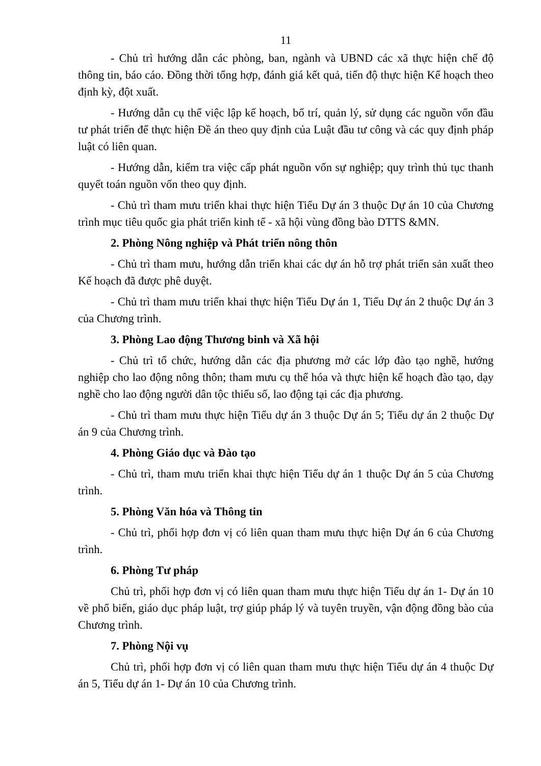11
- Chủ trì hướng dẫn các phòng, ban, ngành và UBND các xã thực hiện chế độ thông tin, báo cáo. Đồng thời tổng hợp, đánh giá kết quả, tiến độ thực hiện Kế hoạch theo định kỳ, đột xuất.
- Hướng dẫn cụ thể việc lập kế hoạch, bố trí, quản lý, sử dụng các nguồn vốn đầu tư phát triển để thực hiện Đề án theo quy định của Luật đầu tư công và các quy định pháp luật có liên quan.
- Hướng dẫn, kiểm tra việc cấp phát nguồn vốn sự nghiệp; quy trình thủ tục thanh quyết toán nguồn vốn theo quy định.
- Chủ trì tham mưu triển khai thực hiện Tiểu Dự án 3 thuộc Dự án 10 của Chương trình mục tiêu quốc gia phát triển kinh tế - xã hội vùng đồng bào DTTS &MN.
2. Phòng Nông nghiệp và Phát triển nông thôn
- Chủ trì tham mưu, hướng dẫn triển khai các dự án hỗ trợ phát triển sản xuất theo Kế hoạch đã được phê duyệt.
- Chủ trì tham mưu triển khai thực hiện Tiểu Dự án 1, Tiểu Dự án 2 thuộc Dự án 3 của Chương trình.
3. Phòng Lao động Thương binh và Xã hội
- Chủ trì tổ chức, hướng dẫn các địa phương mở các lớp đào tạo nghề, hướng nghiệp cho lao động nông thôn; tham mưu cụ thể hóa và thực hiện kế hoạch đào tạo, dạy nghề cho lao động người dân tộc thiểu số, lao động tại các địa phương.
- Chủ trì tham mưu thực hiện Tiểu dự án 3 thuộc Dự án 5; Tiểu dự án 2 thuộc Dự án 9 của Chương trình.
4. Phòng Giáo dục và Đào tạo
- Chủ trì, tham mưu triển khai thực hiện Tiểu dự án 1 thuộc Dự án 5 của Chương trình.
5. Phòng Văn hóa và Thông tin
- Chủ trì, phối hợp đơn vị có liên quan tham mưu thực hiện Dự án 6 của Chương trình.
6. Phòng Tư pháp
Chủ trì, phối hợp đơn vị có liên quan tham mưu thực hiện Tiểu dự án 1- Dự án 10 về phổ biến, giáo dục pháp luật, trợ giúp pháp lý và tuyên truyền, vận động đồng bào của Chương trình.
7. Phòng Nội vụ
Chủ trì, phối hợp đơn vị có liên quan tham mưu thực hiện Tiểu dự án 4 thuộc Dự án 5, Tiểu dự án 1- Dự án 10 của Chương trình.